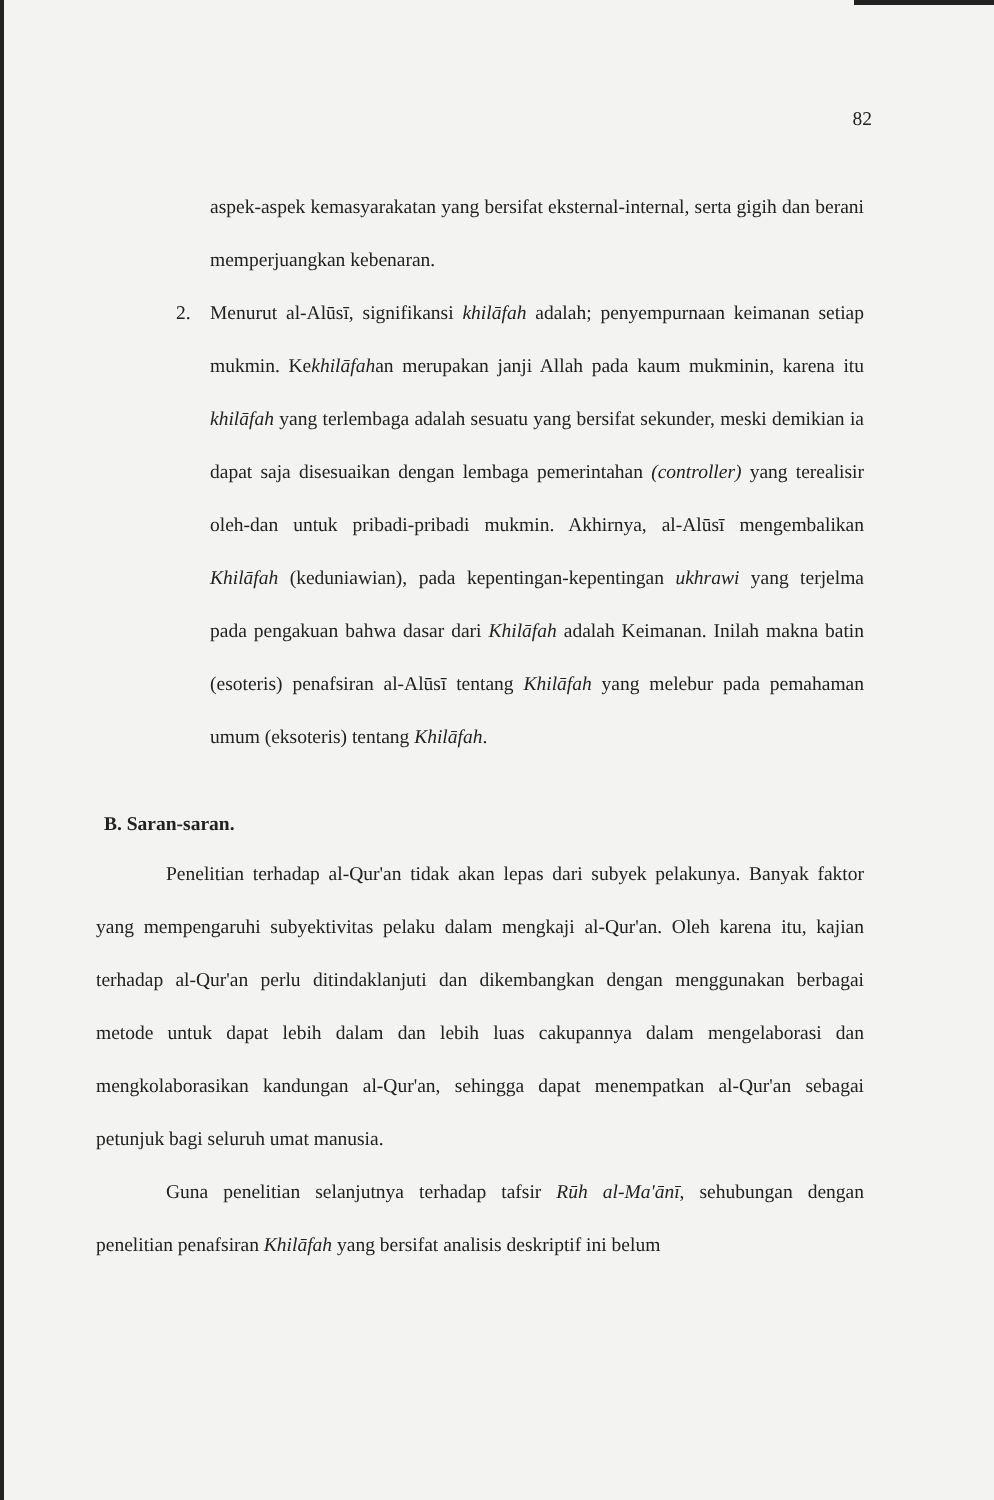82
aspek-aspek kemasyarakatan yang bersifat eksternal-internal, serta gigih dan berani memperjuangkan kebenaran.
2. Menurut al-Alūsī, signifikansi khilāfah adalah; penyempurnaan keimanan setiap mukmin. Kekhilāfahan merupakan janji Allah pada kaum mukminin, karena itu khilāfah yang terlembaga adalah sesuatu yang bersifat sekunder, meski demikian ia dapat saja disesuaikan dengan lembaga pemerintahan (controller) yang terealisir oleh-dan untuk pribadi-pribadi mukmin. Akhirnya, al-Alūsī mengembalikan Khilāfah (keduniawian), pada kepentingan-kepentingan ukhrawi yang terjelma pada pengakuan bahwa dasar dari Khilāfah adalah Keimanan. Inilah makna batin (esoteris) penafsiran al-Alūsī tentang Khilāfah yang melebur pada pemahaman umum (eksoteris) tentang Khilāfah.
B. Saran-saran.
Penelitian terhadap al-Qur'an tidak akan lepas dari subyek pelakunya. Banyak faktor yang mempengaruhi subyektivitas pelaku dalam mengkaji al-Qur'an. Oleh karena itu, kajian terhadap al-Qur'an perlu ditindaklanjuti dan dikembangkan dengan menggunakan berbagai metode untuk dapat lebih dalam dan lebih luas cakupannya dalam mengelaborasi dan mengkolaborasikan kandungan al-Qur'an, sehingga dapat menempatkan al-Qur'an sebagai petunjuk bagi seluruh umat manusia.
Guna penelitian selanjutnya terhadap tafsir Rūh al-Ma'ānī, sehubungan dengan penelitian penafsiran Khilāfah yang bersifat analisis deskriptif ini belum